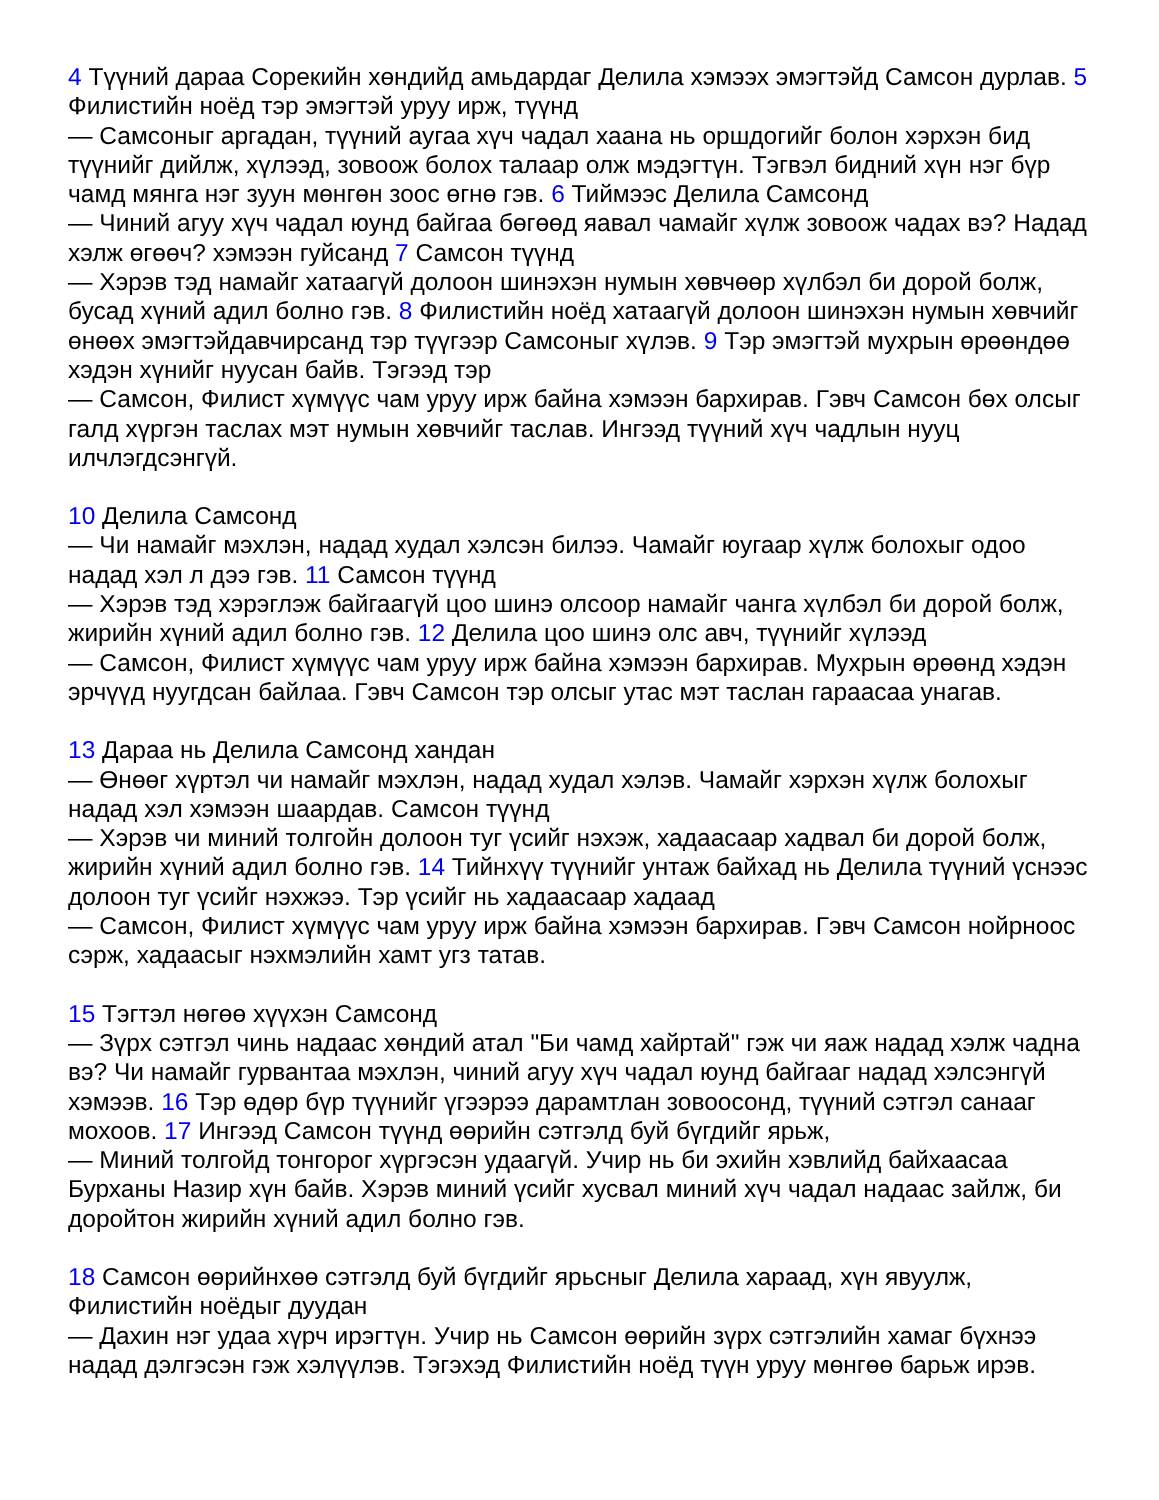4 Түүний дараа Сорекийн хөндийд амьдардаг Делила хэмээх эмэгтэйд Самсон дурлав. 5 Филистийн ноёд тэр эмэгтэй уруу ирж, түүнд
— Самсоныг аргадан, түүний аугаа хүч чадал хаана нь оршдогийг болон хэрхэн бид түүнийг дийлж, хүлээд, зовоож болох талаар олж мэдэгтүн. Тэгвэл бидний хүн нэг бүр чамд мянга нэг зуун мөнгөн зоос өгнө гэв. 6 Тиймээс Делила Самсонд
— Чиний агуу хүч чадал юунд байгаа бөгөөд яавал чамайг хүлж зовоож чадах вэ? Надад хэлж өгөөч? хэмээн гуйсанд 7 Самсон түүнд
— Хэрэв тэд намайг хатаагүй долоон шинэхэн нумын хөвчөөр хүлбэл би дорой болж, бусад хүний адил болно гэв. 8 Филистийн ноёд хатаагүй долоон шинэхэн нумын хөвчийг өнөөх эмэгтэйдавчирсанд тэр түүгээр Самсоныг хүлэв. 9 Тэр эмэгтэй мухрын өрөөндөө хэдэн хүнийг нуусан байв. Тэгээд тэр
— Самсон, Филист хүмүүс чам уруу ирж байна хэмээн бархирав. Гэвч Самсон бөх олсыг галд хүргэн таслах мэт нумын хөвчийг таслав. Ингээд түүний хүч чадлын нууц илчлэгдсэнгүй.
10 Делила Самсонд
— Чи намайг мэхлэн, надад худал хэлсэн билээ. Чамайг юугаар хүлж болохыг одоо надад хэл л дээ гэв. 11 Самсон түүнд
— Хэрэв тэд хэрэглэж байгаагүй цоо шинэ олсоор намайг чанга хүлбэл би дорой болж, жирийн хүний адил болно гэв. 12 Делила цоо шинэ олс авч, түүнийг хүлээд
— Самсон, Филист хүмүүс чам уруу ирж байна хэмээн бархирав. Мухрын өрөөнд хэдэн эрчүүд нуугдсан байлаа. Гэвч Самсон тэр олсыг утас мэт таслан гараасаа унагав.
13 Дараа нь Делила Самсонд хандан
— Өнөөг хүртэл чи намайг мэхлэн, надад худал хэлэв. Чамайг хэрхэн хүлж болохыг надад хэл хэмээн шаардав. Самсон түүнд
— Хэрэв чи миний толгойн долоон туг үсийг нэхэж, хадаасаар хадвал би дорой болж, жирийн хүний адил болно гэв. 14 Тийнхүү түүнийг унтаж байхад нь Делила түүний үснээс долоон туг үсийг нэхжээ. Тэр үсийг нь хадаасаар хадаад
— Самсон, Филист хүмүүс чам уруу ирж байна хэмээн бархирав. Гэвч Самсон нойрноос сэрж, хадаасыг нэхмэлийн хамт угз татав.
15 Тэгтэл нөгөө хүүхэн Самсонд
— Зүрх сэтгэл чинь надаас хөндий атал "Би чамд хайртай" гэж чи яаж надад хэлж чадна вэ? Чи намайг гурвантаа мэхлэн, чиний агуу хүч чадал юунд байгааг надад хэлсэнгүй хэмээв. 16 Тэр өдөр бүр түүнийг үгээрээ дарамтлан зовоосонд, түүний сэтгэл санааг мохоов. 17 Ингээд Самсон түүнд өөрийн сэтгэлд буй бүгдийг ярьж,
— Миний толгойд тонгорог хүргэсэн удаагүй. Учир нь би эхийн хэвлийд байхаасаа Бурханы Назир хүн байв. Хэрэв миний үсийг хусвал миний хүч чадал надаас зайлж, би доройтон жирийн хүний адил болно гэв.
18 Самсон өөрийнхөө сэтгэлд буй бүгдийг ярьсныг Делила хараад, хүн явуулж, Филистийн ноёдыг дуудан
— Дахин нэг удаа хүрч ирэгтүн. Учир нь Самсон өөрийн зүрх сэтгэлийн хамаг бүхнээ надад дэлгэсэн гэж хэлүүлэв. Тэгэхэд Филистийн ноёд түүн уруу мөнгөө барьж ирэв.